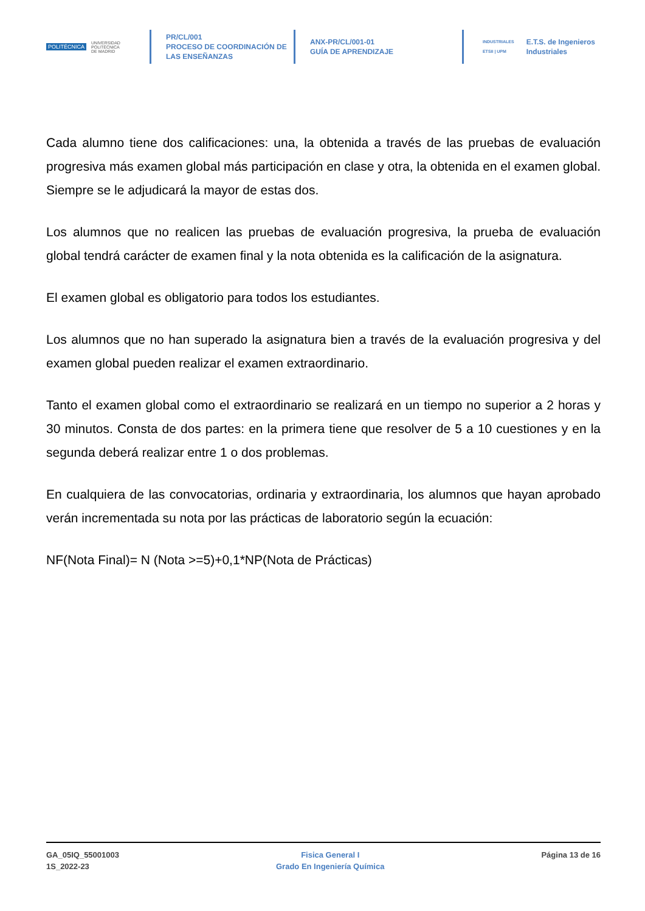POLITÉCNICA UNIVERSIDAD
POLITÉCNICA
DE MADRID
PR/CL/001
PROCESO DE COORDINACIÓN DE
LAS ENSEÑANZAS
ANX-PR/CL/001-01
GUÍA DE APRENDIZAJE
INDUSTRIALES
ETSII | UPM E.T.S. de Ingenieros
Industriales
Cada alumno tiene dos calificaciones: una, la obtenida a través de las pruebas de evaluación progresiva más examen global más participación en clase y otra, la obtenida en el examen global. Siempre se le adjudicará la mayor de estas dos.
Los alumnos que no realicen las pruebas de evaluación progresiva, la prueba de evaluación global tendrá carácter de examen final y la nota obtenida es la calificación de la asignatura.
El examen global es obligatorio para todos los estudiantes.
Los alumnos que no han superado la asignatura bien a través de la evaluación progresiva y del examen global pueden realizar el examen extraordinario.
Tanto el examen global como el extraordinario se realizará en un tiempo no superior a 2 horas y 30 minutos. Consta de dos partes: en la primera tiene que resolver de 5 a 10 cuestiones y en la segunda deberá realizar entre 1 o dos problemas.
En cualquiera de las convocatorias, ordinaria y extraordinaria, los alumnos que hayan aprobado verán incrementada su nota por las prácticas de laboratorio según la ecuación:
NF(Nota Final)= N (Nota >=5)+0,1*NP(Nota de Prácticas)
GA_05IQ_55001003
1S_2022-23
Fisica General I
Grado En Ingeniería Química
Página 13 de 16